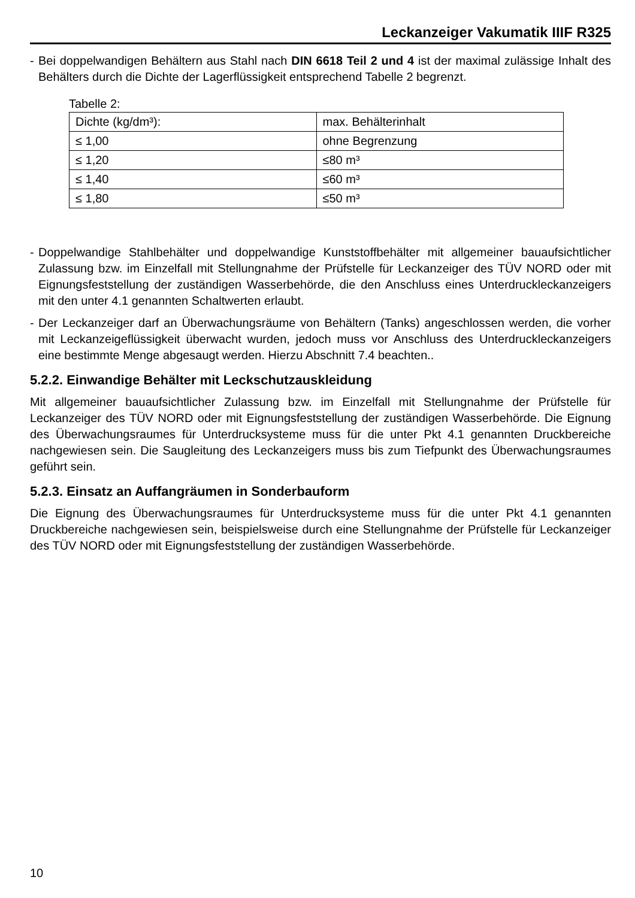Leckanzeiger Vakumatik IIIF R325
- Bei doppelwandigen Behältern aus Stahl nach DIN 6618 Teil 2 und 4 ist der maximal zulässige Inhalt des Behälters durch die Dichte der Lagerflüssigkeit entsprechend Tabelle 2 begrenzt.
Tabelle 2:
| Dichte (kg/dm³): | max. Behälterinhalt |
| ≤ 1,00 | ohne Begrenzung |
| ≤ 1,20 | ≤80 m³ |
| ≤ 1,40 | ≤60 m³ |
| ≤ 1,80 | ≤50 m³ |
- Doppelwandige Stahlbehälter und doppelwandige Kunststoffbehälter mit allgemeiner bauaufsichtlicher Zulassung bzw. im Einzelfall mit Stellungnahme der Prüfstelle für Leckanzeiger des TÜV NORD oder mit Eignungsfeststellung der zuständigen Wasserbehörde, die den Anschluss eines Unterdruckleckanzeigers mit den unter 4.1 genannten Schaltwerten erlaubt.
- Der Leckanzeiger darf an Überwachungsräume von Behältern (Tanks) angeschlossen werden, die vorher mit Leckanzeigeflüssigkeit überwacht wurden, jedoch muss vor Anschluss des Unterdruckleckanzeigers eine bestimmte Menge abgesaugt werden. Hierzu Abschnitt 7.4 beachten..
5.2.2. Einwandige Behälter mit Leckschutzauskleidung
Mit allgemeiner bauaufsichtlicher Zulassung bzw. im Einzelfall mit Stellungnahme der Prüfstelle für Leckanzeiger des TÜV NORD oder mit Eignungsfeststellung der zuständigen Wasserbehörde. Die Eignung des Überwachungsraumes für Unterdrucksysteme muss für die unter Pkt 4.1 genannten Druckbereiche nachgewiesen sein. Die Saugleitung des Leckanzeigers muss bis zum Tiefpunkt des Überwachungsraumes geführt sein.
5.2.3. Einsatz an Auffangräumen in Sonderbauform
Die Eignung des Überwachungsraumes für Unterdrucksysteme muss für die unter Pkt 4.1 genannten Druckbereiche nachgewiesen sein, beispielsweise durch eine Stellungnahme der Prüfstelle für Leckanzeiger des TÜV NORD oder mit Eignungsfeststellung der zuständigen Wasserbehörde.
10